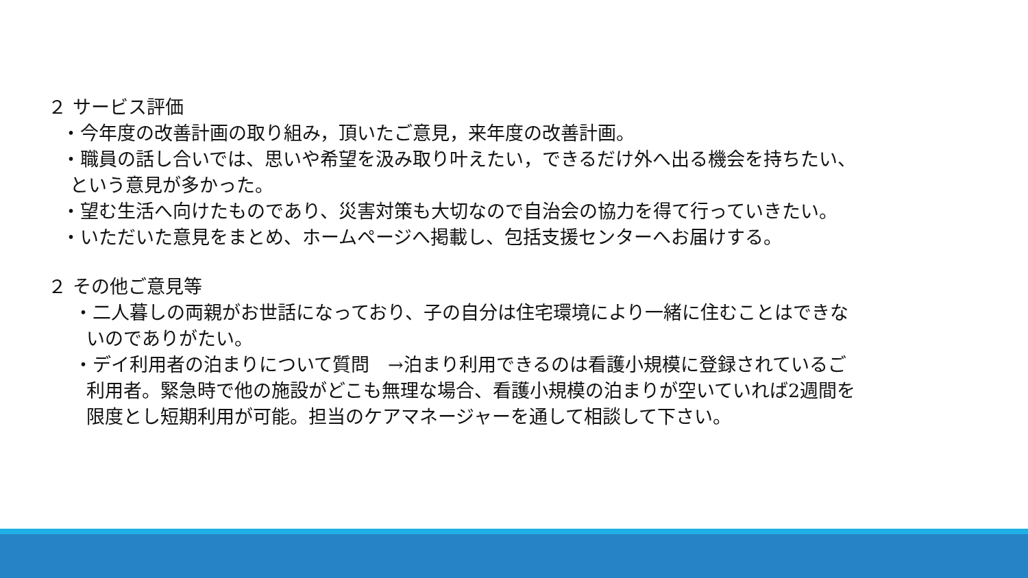２ サービス評価
・今年度の改善計画の取り組み，頂いたご意見，来年度の改善計画。
・職員の話し合いでは、思いや希望を汲み取り叶えたい，できるだけ外へ出る機会を持ちたい、
という意見が多かった。
・望む生活へ向けたものであり、災害対策も大切なので自治会の協力を得て行っていきたい。
・いただいた意見をまとめ、ホームページへ掲載し、包括支援センターへお届けする。
２ その他ご意見等
・二人暮しの両親がお世話になっており、子の自分は住宅環境により一緒に住むことはできな
いのでありがたい。
・デイ利用者の泊まりについて質問　→泊まり利用できるのは看護小規模に登録されているご
利用者。緊急時で他の施設がどこも無理な場合、看護小規模の泊まりが空いていれば2週間を
限度とし短期利用が可能。担当のケアマネージャーを通して相談して下さい。